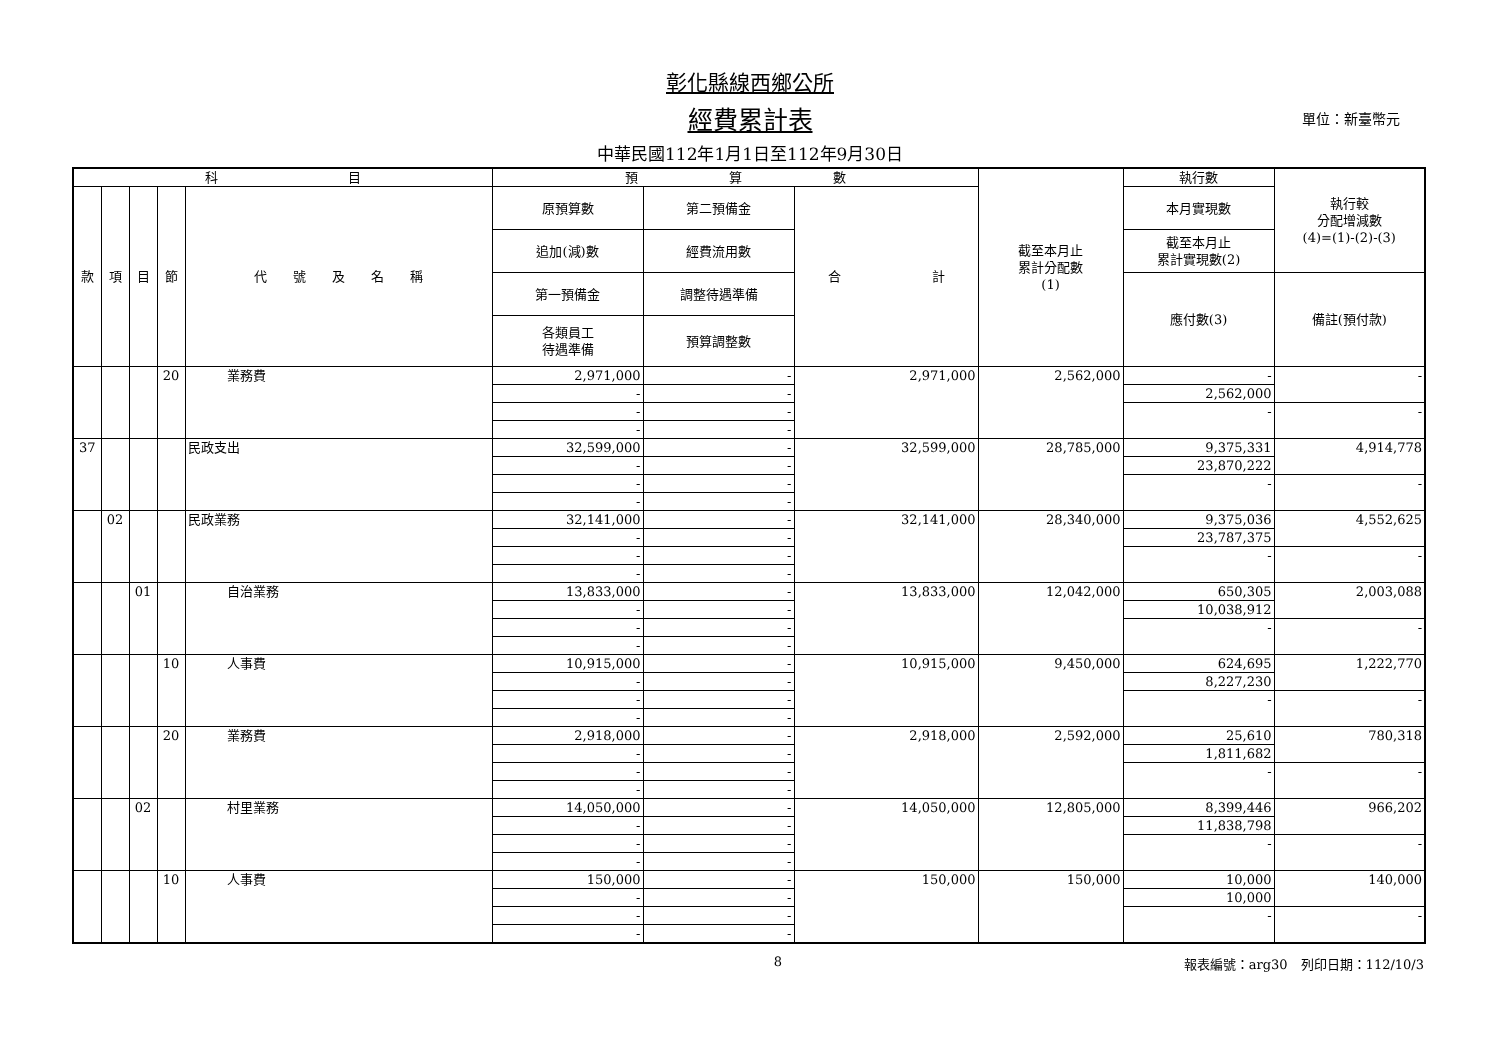彰化縣線西鄉公所
經費累計表
中華民國112年1月1日至112年9月30日
單位：新臺幣元
| 科 目 | | | | | 預 算 數 | | | 截至本月止 累計分配數 (1) | 執行數 | 執行較 分配增減數 (4)=(1)-(2)-(3) |
| --- | --- | --- | --- | --- | --- | --- | --- | --- | --- | --- |
| 款 | 項 | 目 | 節 | 代 號 及 名 稱 | 原預算數 | 第二預備金 | 合 計 | | 本月實現數 | |
| | | | | | 追加(減)數 | 經費流用數 | | | 截至本月止 累計實現數(2) | |
| | | | | | 第一預備金 | 調整待遇準備 | | | 應付數(3) | 備註(預付款) |
| | | | | | 各類員工 待遇準備 | 預算調整數 | | | | |
| | | | 20 | 業務費 | 2,971,000 | - | 2,971,000 | 2,562,000 | - | - |
| | | | | | - | - | | | 2,562,000 | |
| | | | | | - | - | | | - | - |
| | | | | | - | - | | | | |
| 37 | | | | 民政支出 | 32,599,000 | - | 32,599,000 | 28,785,000 | 9,375,331 | 4,914,778 |
| | | | | | - | - | | | 23,870,222 | |
| | | | | | - | - | | | - | - |
| | | | | | - | - | | | | |
| | 02 | | | 民政業務 | 32,141,000 | - | 32,141,000 | 28,340,000 | 9,375,036 | 4,552,625 |
| | | | | | - | - | | | 23,787,375 | |
| | | | | | - | - | | | - | - |
| | | | | | - | - | | | | |
| | | 01 | | 自治業務 | 13,833,000 | - | 13,833,000 | 12,042,000 | 650,305 | 2,003,088 |
| | | | | | - | - | | | 10,038,912 | |
| | | | | | - | - | | | - | - |
| | | | | | - | - | | | | |
| | | | 10 | 人事費 | 10,915,000 | - | 10,915,000 | 9,450,000 | 624,695 | 1,222,770 |
| | | | | | - | - | | | 8,227,230 | |
| | | | | | - | - | | | - | - |
| | | | | | - | - | | | | |
| | | | 20 | 業務費 | 2,918,000 | - | 2,918,000 | 2,592,000 | 25,610 | 780,318 |
| | | | | | - | - | | | 1,811,682 | |
| | | | | | - | - | | | - | - |
| | | | | | - | - | | | | |
| | | 02 | | 村里業務 | 14,050,000 | - | 14,050,000 | 12,805,000 | 8,399,446 | 966,202 |
| | | | | | - | - | | | 11,838,798 | |
| | | | | | - | - | | | - | - |
| | | | | | - | - | | | | |
| | | | 10 | 人事費 | 150,000 | - | 150,000 | 150,000 | 10,000 | 140,000 |
| | | | | | - | - | | | 10,000 | |
| | | | | | - | - | | | - | - |
| | | | | | - | - | | | | |
8 報表編號：arg30　列印日期：112/10/3